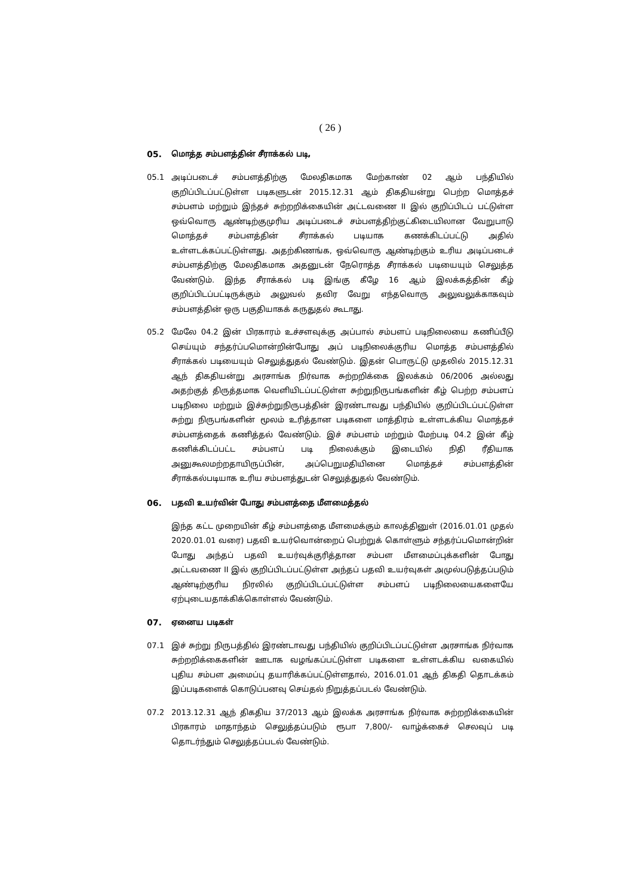( 26 )
05. மொத்த சம்பளத்தின் சீராக்கல் படி,
05.1 அடிப்படைச் சம்பளத்திற்கு மேலதிகமாக மேற்காண் 02 ஆம் பந்தியில் குறிப்பிடப்பட்டுள்ள படிகளுடன் 2015.12.31 ஆம் திகதியன்று பெற்ற மொத்தச் சம்பளம் மற்றும் இந்தச் சுற்றறிக்கையின் அட்டவணை II இல் குறிப்பிடப் பட்டுள்ள ஒவ்வொரு ஆண்டிற்குமுரிய அடிப்படைச் சம்பளத்திற்குட்கிடையிலான வேறுபாடு மொத்தச் சம்பளத்தின் சீராக்கல் படியாக கணக்கிடப்பட்டு அதில் உள்ளடக்கப்பட்டுள்ளது. அதற்கிணங்க, ஒவ்வொரு ஆண்டிற்கும் உரிய அடிப்படைச் சம்பளத்திற்கு மேலதிகமாக அதனுடன் நேரொத்த சீராக்கல் படியையும் செலுத்த வேண்டும். இந்த சீராக்கல் படி இங்கு கீழே 16 ஆம் இலக்கத்தின் கீழ் குறிப்பிடப்பட்டிருக்கும் அலுவல் தவிர வேறு எந்தவொரு அலுவலுக்காகவும் சம்பளத்தின் ஒரு பகுதியாகக் கருதுதல் கூடாது.
05.2 மேலே 04.2 இன் பிரகாரம் உச்சளவுக்கு அப்பால் சம்பளப் படிநிலையை கணிப்பீடு செய்யும் சந்தர்ப்பமொன்றின்போது அப் படிநிலைக்குரிய மொத்த சம்பளத்தில் சீராக்கல் படியையும் செலுத்துதல் வேண்டும். இதன் பொருட்டு முதலில் 2015.12.31 ஆந் திகதியன்று அரசாங்க நிர்வாக சுற்றறிக்கை இலக்கம் 06/2006 அல்லது அதற்குத் திருத்தமாக வெளியிடப்பட்டுள்ள சுற்றுநிருபங்களின் கீழ் பெற்ற சம்பளப் படிநிலை மற்றும் இச்சுற்றுநிருபத்தின் இரண்டாவது பந்தியில் குறிப்பிடப்பட்டுள்ள சுற்று நிருபங்களின் மூலம் உரித்தான படிகளை மாத்திரம் உள்ளடக்கிய மொத்தச் சம்பளத்தைக் கணித்தல் வேண்டும். இச் சம்பளம் மற்றும் மேற்படி 04.2 இன் கீழ் கணிக்கிடப்பட்ட சம்பளப் படி நிலைக்கும் இடையில் நிதி ரீதியாக அனுகூலமற்றதாயிருப்பின், அப்பெறுமதியினை மொத்தச் சம்பளத்தின் சீராக்கல்படியாக உரிய சம்பளத்துடன் செலுத்துதல் வேண்டும்.
06. பதவி உயர்வின் போது சம்பளத்தை மீளமைத்தல்
இந்த கட்ட முறையின் கீழ் சம்பளத்தை மீளமைக்கும் காலத்தினுள் (2016.01.01 முதல் 2020.01.01 வரை) பதவி உயர்வொன்றைப் பெற்றுக் கொள்ளும் சந்தர்ப்பமொன்றின் போது அந்தப் பதவி உயர்வுக்குரித்தான சம்பள மீளமைப்புக்களின் போது அட்டவணை II இல் குறிப்பிடப்பட்டுள்ள அந்தப் பதவி உயர்வுகள் அமுல்படுத்தப்படும் ஆண்டிற்குரிய நிரலில் குறிப்பிடப்பட்டுள்ள சம்பளப் படிநிலையைகளையே ஏற்புடையதாக்கிக்கொள்ளல் வேண்டும்.
07. ஏனைய படிகள்
07.1 இச் சுற்று நிருபத்தில் இரண்டாவது பந்தியில் குறிப்பிடப்பட்டுள்ள அரசாங்க நிர்வாக சுற்றறிக்கைகளின் ஊடாக வழங்கப்பட்டுள்ள படிகளை உள்ளடக்கிய வகையில் புதிய சம்பள அமைப்பு தயாரிக்கப்பட்டுள்ளதால், 2016.01.01 ஆந் திகதி தொடக்கம் இப்படிகளைக் கொடுப்பனவு செய்தல் நிறுத்தப்படல் வேண்டும்.
07.2 2013.12.31 ஆந் திகதிய 37/2013 ஆம் இலக்க அரசாங்க நிர்வாக சுற்றறிக்கையின் பிரகாரம் மாதாந்தம் செலுத்தப்படும் ரூபா 7,800/- வாழ்க்கைச் செலவுப் படி தொடர்ந்தும் செலுத்தப்படல் வேண்டும்.